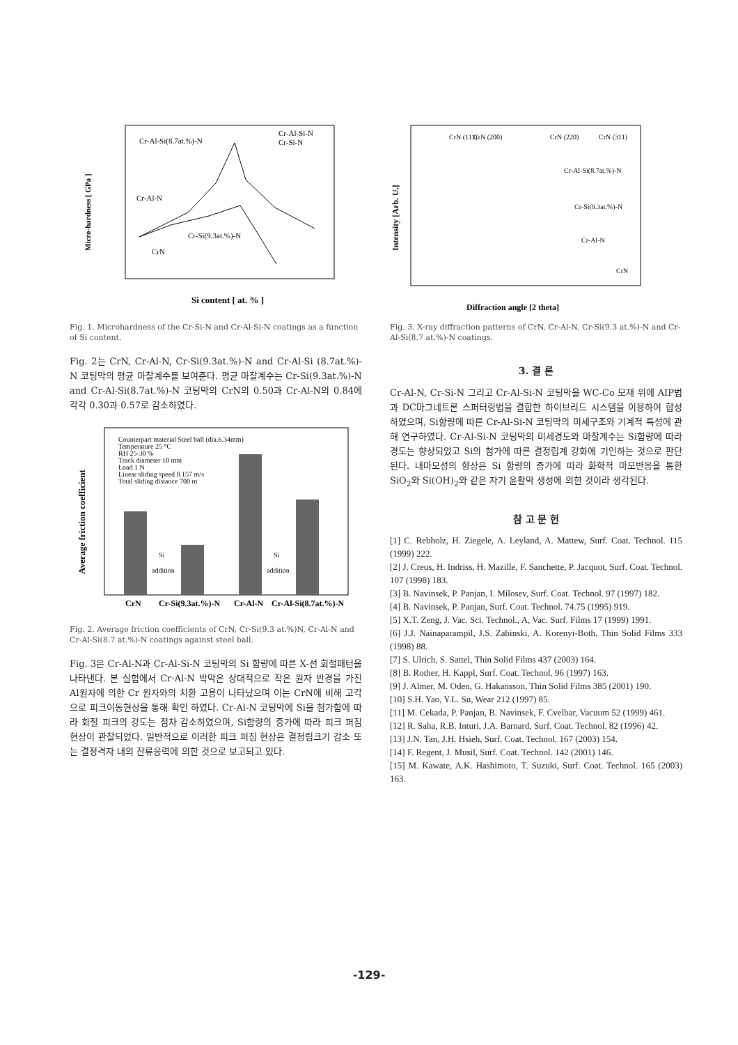Cr-Al-Si(8.7at.%)-N
Cr-Al-Si-N
Cr-Si-N
Cr-Al-N
Cr-Si(9.3at.%)-N
CrN
Si content [ at. % ]
Micro-hardness [ GPa ]
Fig. 1. Microhardness of the Cr-Si-N and Cr-Al-Si-N coatings as a function of Si content.
Fig. 2는 CrN, Cr-Al-N, Cr-Si(9.3at.%)-N and Cr-Al-Si (8.7at.%)-N 코팅막의 평균 마찰계수를 보여준다. 평균 마찰계수는 Cr-Si(9.3at.%)-N and Cr-Al-Si(8.7at.%)-N 코팅막의 CrN의 0.50과 Cr-Al-N의 0.84에 각각 0.30과 0.57로 감소하였다.
Counterpart material Steel ball (dia.6.34mm)
Temperature 25 °C
RH 25-30 %
Track diameter 10 mm
Load 1 N
Linear sliding speed 0.157 m/s
Total sliding distance 700 m
Si
addition
Si
addition
CrN
Cr-Si(9.3at.%)-N
Cr-Al-N
Cr-Al-Si(8.7at.%)-N
Average friction coefficient
Fig. 2. Average friction coefficients of CrN, Cr-Si(9.3 at.%)N, Cr-Al-N and Cr-Al-Si(8.7 at.%)-N coatings against steel ball.
Fig. 3은 Cr-Al-N과 Cr-Al-Si-N 코팅막의 Si 함량에 따른 X-선 회절패턴을 나타낸다. 본 실험에서 Cr-Al-N 박막은 상대적으로 작은 원자 반경을 가진 Al원자에 의한 Cr 원자와의 치환 고용이 나타났으며 이는 CrN에 비해 고각으로 피크이동현상을 통해 확인 하였다. Cr-Al-N 코팅막에 Si을 첨가함에 따라 회절 피크의 강도는 점차 감소하였으며, Si함량의 증가에 따라 피크 퍼짐 현상이 관찰되었다. 일반적으로 이러한 피크 퍼짐 현상은 결정립크기 감소 또는 결정격자 내의 잔류응력에 의한 것으로 보고되고 있다.
CrN (111)
CrN (200)
CrN (220)
CrN (311)
Cr-Al-Si(8.7at.%)-N
Cr-Si(9.3at.%)-N
Cr-Al-N
CrN
Diffraction angle [2 theta]
Intensity [Arb. U.]
Fig. 3. X-ray diffraction patterns of CrN, Cr-Al-N, Cr-Si(9.3 at.%)-N and Cr-Al-Si(8.7 at.%)-N coatings.
3. 결 론
Cr-Al-N, Cr-Si-N 그리고 Cr-Al-Si-N 코팅막을 WC-Co 모재 위에 AIP법과 DC마그네트론 스퍼터링법을 결합한 하이브리드 시스템을 이용하여 합성하였으며, Si함량에 따른 Cr-Al-Si-N 코팅막의 미세구조와 기계적 특성에 관해 연구하였다. Cr-Al-Si-N 코팅막의 미세경도와 마찰계수는 Si함량에 따라 경도는 향상되었고 Si의 첨가에 따른 결정립계 강화에 기인하는 것으로 판단된다. 내마모성의 향상은 Si 함량의 증가에 따라 화학적 마모반응을 통한 SiO<sub>2</sub>와 Si(OH)<sub>2</sub>와 같은 자기 윤활막 생성에 의한 것이라 생각된다.
참 고 문 헌
[1] C. Rebholz, H. Ziegele, A. Leyland, A. Mattew, Surf. Coat. Technol. 115 (1999) 222.
[2] J. Creus, H. Indriss, H. Mazille, F. Sanchette, P. Jacquot, Surf. Coat. Technol. 107 (1998) 183.
[3] B. Navinsek, P. Panjan, I. Milosev, Surf. Coat. Technol. 97 (1997) 182.
[4] B. Navinsek, P. Panjan, Surf. Coat. Technol. 74.75 (1995) 919.
[5] X.T. Zeng, J. Vac. Sci. Technol., A, Vac. Surf. Films 17 (1999) 1991.
[6] J.J. Nainaparampil, J.S. Zabinski, A. Korenyi-Both, Thin Solid Films 333 (1998) 88.
[7] S. Ulrich, S. Sattel, Thin Solid Films 437 (2003) 164.
[8] B. Rother, H. Kappl, Surf. Coat. Technol. 96 (1997) 163.
[9] J. Almer, M. Oden, G. Hakansson, Thin Solid Films 385 (2001) 190.
[10] S.H. Yao, Y.L. Su, Wear 212 (1997) 85.
[11] M. Cekada, P. Panjan, B. Navinsek, F. Cvelbar, Vacuum 52 (1999) 461.
[12] R. Saha, R.B. Inturi, J.A. Barnard, Surf. Coat. Technol. 82 (1996) 42.
[13] J.N. Tan, J.H. Hsieh, Surf. Coat. Technol. 167 (2003) 154.
[14] F. Regent, J. Musil, Surf. Coat. Technol. 142 (2001) 146.
[15] M. Kawate, A.K. Hashimoto, T. Suzuki, Surf. Coat. Technol. 165 (2003) 163.
-129-